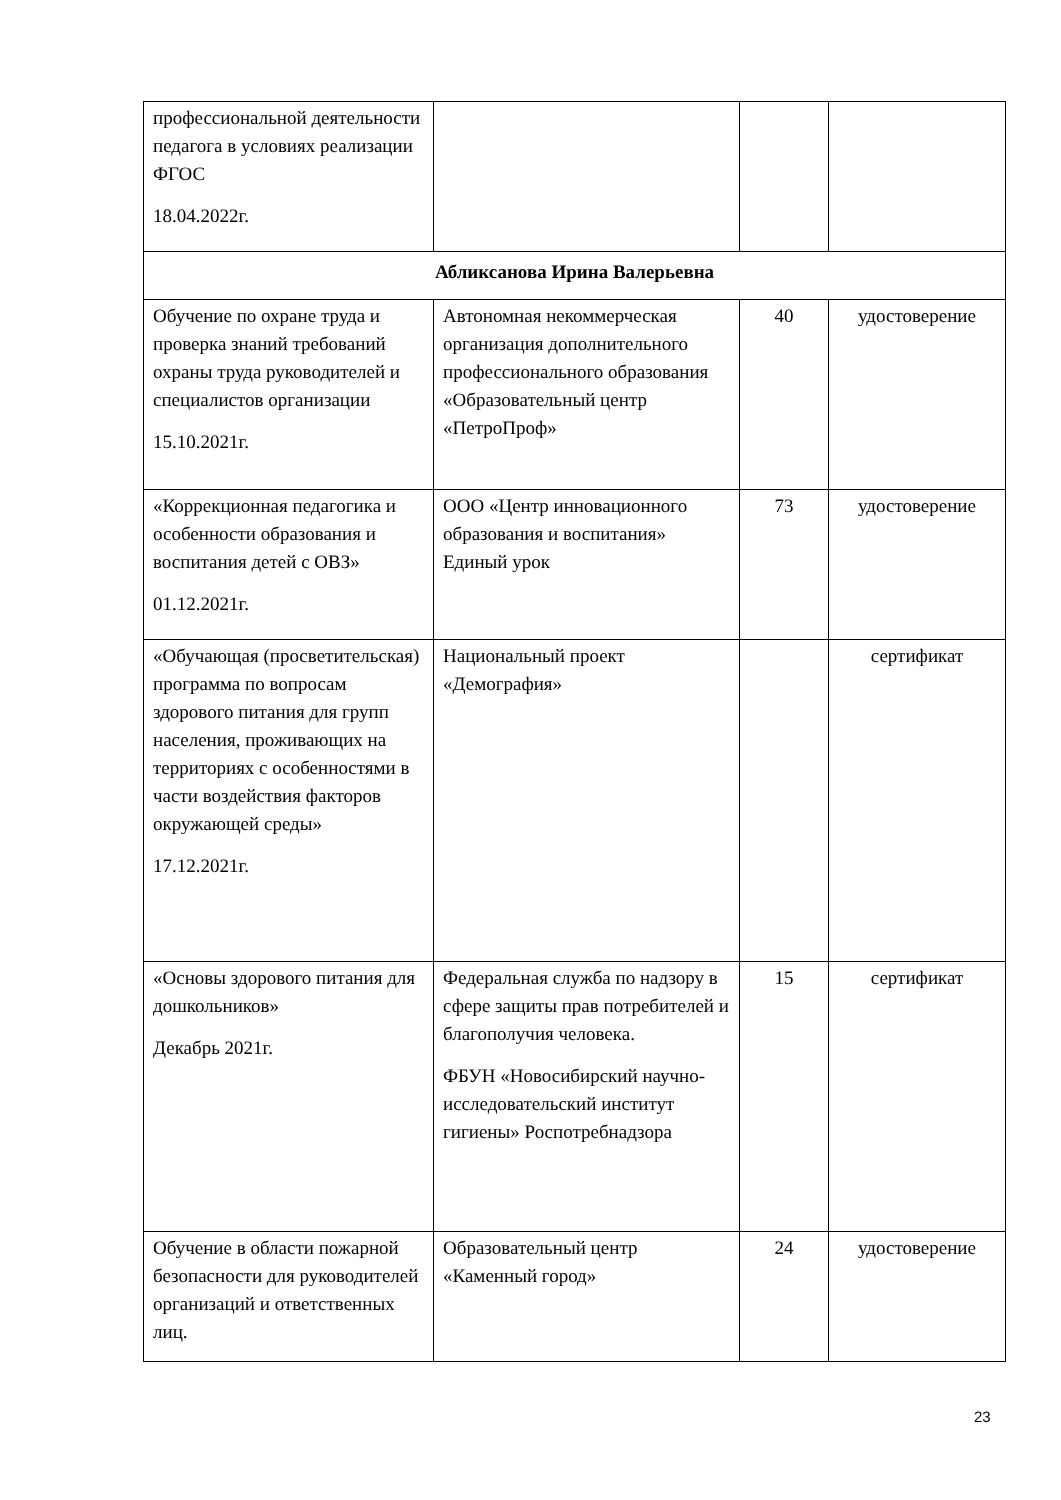| профессиональной деятельности педагога в условиях реализации ФГОС 18.04.2022г. | | | |
| Абликсанова Ирина Валерьевна | | | |
| Обучение по охране труда и проверка знаний требований охраны труда руководителей и специалистов организации 15.10.2021г. | Автономная некоммерческая организация дополнительного профессионального образования «Образовательный центр «ПетроПроф» | 40 | удостоверение |
| «Коррекционная педагогика и особенности образования и воспитания детей с ОВЗ» 01.12.2021г. | ООО «Центр инновационного образования и воспитания» Единый урок | 73 | удостоверение |
| «Обучающая (просветительская) программа по вопросам здорового питания для групп населения, проживающих на территориях с особенностями в части воздействия факторов окружающей среды» 17.12.2021г. | Национальный проект «Демография» | | сертификат |
| «Основы здорового питания для дошкольников» Декабрь 2021г. | Федеральная служба по надзору в сфере защиты прав потребителей и благополучия человека. ФБУН «Новосибирский научно-исследовательский институт гигиены» Роспотребнадзора | 15 | сертификат |
| Обучение в области пожарной безопасности для руководителей организаций и ответственных лиц. | Образовательный центр «Каменный город» | 24 | удостоверение |
23